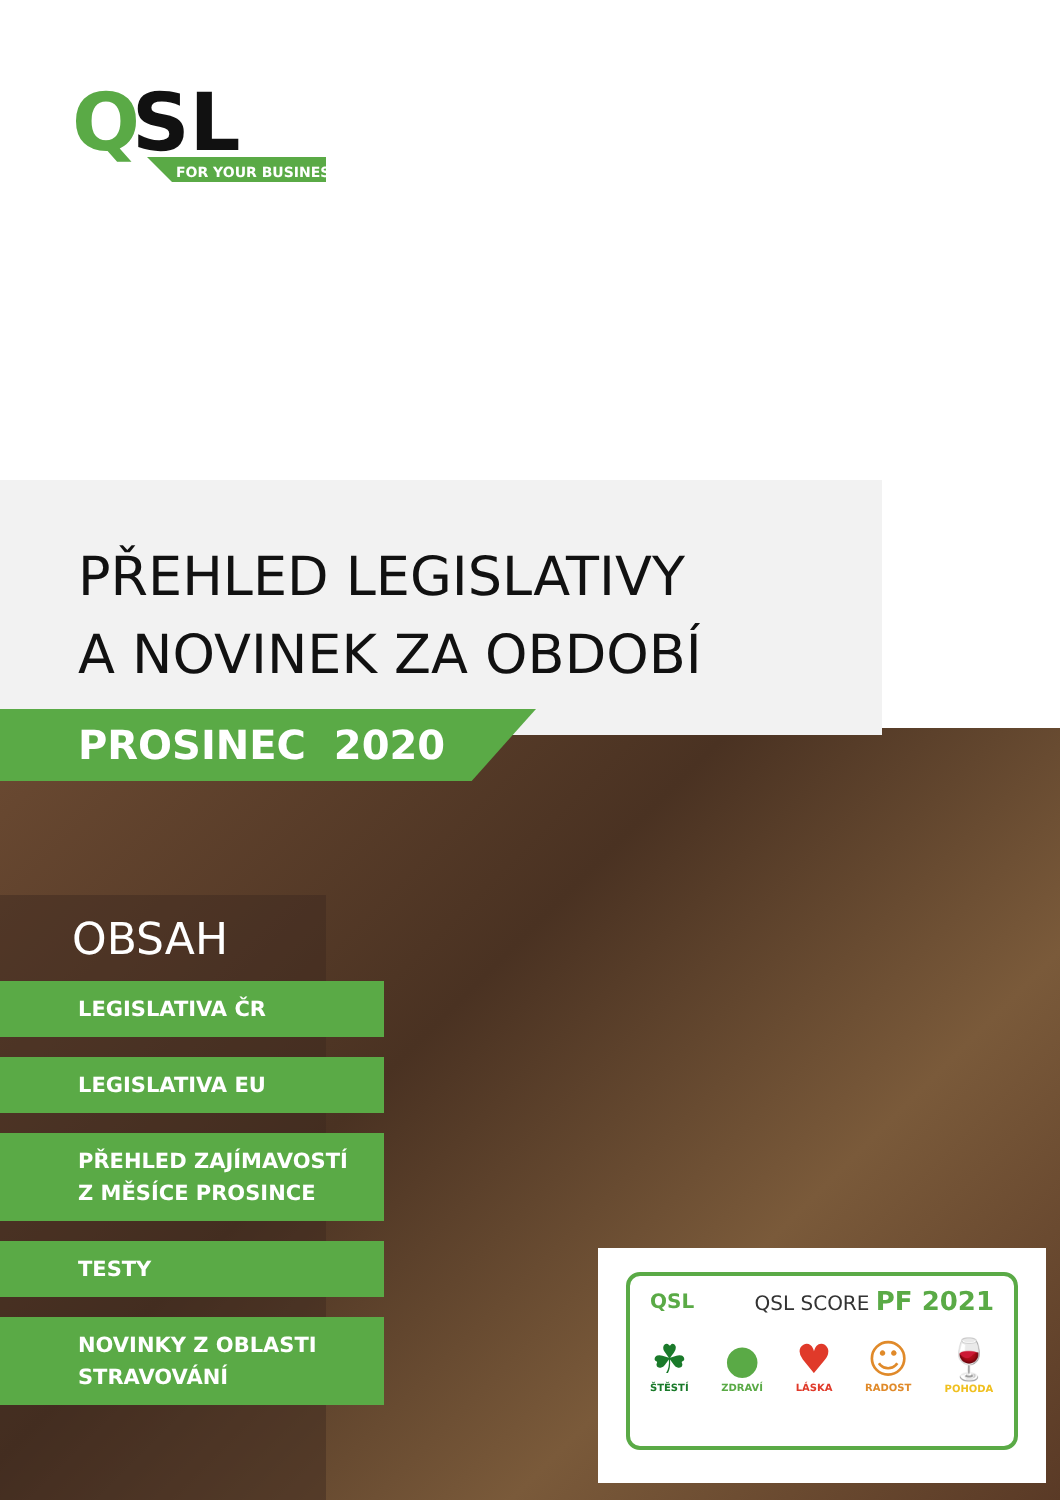Q
SL
FOR YOUR BUSINESS
PŘEHLED LEGISLATIVY
A NOVINEK ZA OBDOBÍ
PROSINEC 2020
OBSAH
LEGISLATIVA ČR
LEGISLATIVA EU
PŘEHLED ZAJÍMAVOSTÍ
Z MĚSÍCE PROSINCE
TESTY
NOVINKY Z OBLASTI
STRAVOVÁNÍ
QSL QSL SCORE PF 2021
☘
ŠTĚSTÍ
●
ZDRAVÍ
♥
LÁSKA
☺
RADOST
🍷
POHODA